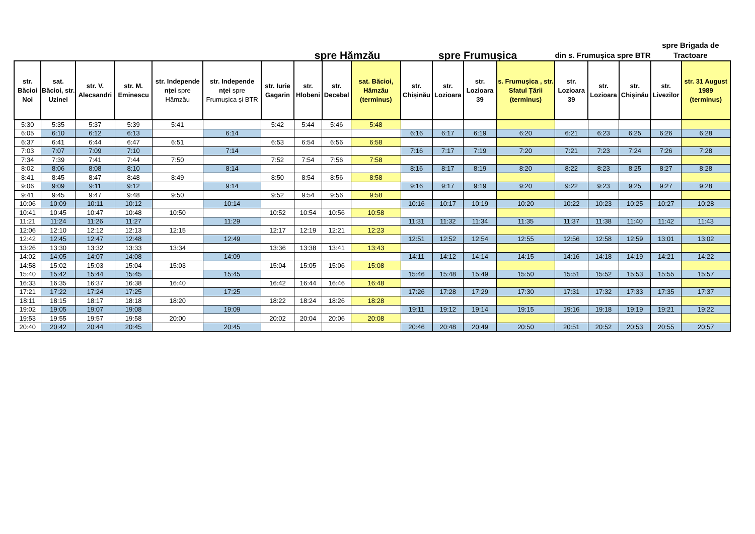| | | | | | | | spre Hămzău | | | spre Frumușica | | | | din s. Frumușica spre BTR | | | spre Brigada de Tractoare | |
| --- | --- | --- | --- | --- | --- | --- | --- | --- | --- | --- | --- | --- | --- | --- | --- | --- | --- | --- |
| str. Băcioi Noi | sat. Băcioi, str. Uzinei | str. V. Alecsandri | str. M. Eminescu | str. Independe nței spre Hămzău | str. Independe nței spre Frumușica și BTR | str. Iurie Gagarin | str. Hlobeni | str. Decebal | sat. Băcioi, Hămzău (terminus) | str. Chișinău | str. Lozioara | str. Lozioara 39 | s. Frumușica , str. Sfatul Țării (terminus) | str. Lozioara 39 | str. Lozioara | str. Chișinău | str. Livezilor | str. 31 August 1989 (terminus) |
| 5:30 | 5:35 | 5:37 | 5:39 | 5:41 | | 5:42 | 5:44 | 5:46 | 5:48 | | | | | | | | | |
| 6:05 | 6:10 | 6:12 | 6:13 | | 6:14 | | | | | 6:16 | 6:17 | 6:19 | 6:20 | 6:21 | 6:23 | 6:25 | 6:26 | 6:28 |
| 6:37 | 6:41 | 6:44 | 6:47 | 6:51 | | 6:53 | 6:54 | 6:56 | 6:58 | | | | | | | | | |
| 7:03 | 7:07 | 7:09 | 7:10 | | 7:14 | | | | | 7:16 | 7:17 | 7:19 | 7:20 | 7:21 | 7:23 | 7:24 | 7:26 | 7:28 |
| 7:34 | 7:39 | 7:41 | 7:44 | 7:50 | | 7:52 | 7:54 | 7:56 | 7:58 | | | | | | | | | |
| 8:02 | 8:06 | 8:08 | 8:10 | | 8:14 | | | | | 8:16 | 8:17 | 8:19 | 8:20 | 8:22 | 8:23 | 8:25 | 8:27 | 8:28 |
| 8:41 | 8:45 | 8:47 | 8:48 | 8:49 | | 8:50 | 8:54 | 8:56 | 8:58 | | | | | | | | | |
| 9:06 | 9:09 | 9:11 | 9:12 | | 9:14 | | | | | 9:16 | 9:17 | 9:19 | 9:20 | 9:22 | 9:23 | 9:25 | 9:27 | 9:28 |
| 9:41 | 9:45 | 9:47 | 9:48 | 9:50 | | 9:52 | 9:54 | 9:56 | 9:58 | | | | | | | | | |
| 10:06 | 10:09 | 10:11 | 10:12 | | 10:14 | | | | | 10:16 | 10:17 | 10:19 | 10:20 | 10:22 | 10:23 | 10:25 | 10:27 | 10:28 |
| 10:41 | 10:45 | 10:47 | 10:48 | 10:50 | | 10:52 | 10:54 | 10:56 | 10:58 | | | | | | | | | |
| 11:21 | 11:24 | 11:26 | 11:27 | | 11:29 | | | | | 11:31 | 11:32 | 11:34 | 11:35 | 11:37 | 11:38 | 11:40 | 11:42 | 11:43 |
| 12:06 | 12:10 | 12:12 | 12:13 | 12:15 | | 12:17 | 12:19 | 12:21 | 12:23 | | | | | | | | | |
| 12:42 | 12:45 | 12:47 | 12:48 | | 12:49 | | | | | 12:51 | 12:52 | 12:54 | 12:55 | 12:56 | 12:58 | 12:59 | 13:01 | 13:02 |
| 13:26 | 13:30 | 13:32 | 13:33 | 13:34 | | 13:36 | 13:38 | 13:41 | 13:43 | | | | | | | | | |
| 14:02 | 14:05 | 14:07 | 14:08 | | 14:09 | | | | | 14:11 | 14:12 | 14:14 | 14:15 | 14:16 | 14:18 | 14:19 | 14:21 | 14:22 |
| 14:58 | 15:02 | 15:03 | 15:04 | 15:03 | | 15:04 | 15:05 | 15:06 | 15:08 | | | | | | | | | |
| 15:40 | 15:42 | 15:44 | 15:45 | | 15:45 | | | | | 15:46 | 15:48 | 15:49 | 15:50 | 15:51 | 15:52 | 15:53 | 15:55 | 15:57 |
| 16:33 | 16:35 | 16:37 | 16:38 | 16:40 | | 16:42 | 16:44 | 16:46 | 16:48 | | | | | | | | | |
| 17:21 | 17:22 | 17:24 | 17:25 | | 17:25 | | | | | 17:26 | 17:28 | 17:29 | 17:30 | 17:31 | 17:32 | 17:33 | 17:35 | 17:37 |
| 18:11 | 18:15 | 18:17 | 18:18 | 18:20 | | 18:22 | 18:24 | 18:26 | 18:28 | | | | | | | | | |
| 19:02 | 19:05 | 19:07 | 19:08 | | 19:09 | | | | | 19:11 | 19:12 | 19:14 | 19:15 | 19:16 | 19:18 | 19:19 | 19:21 | 19:22 |
| 19:53 | 19:55 | 19:57 | 19:58 | 20:00 | | 20:02 | 20:04 | 20:06 | 20:08 | | | | | | | | | |
| 20:40 | 20:42 | 20:44 | 20:45 | | 20:45 | | | | | 20:46 | 20:48 | 20:49 | 20:50 | 20:51 | 20:52 | 20:53 | 20:55 | 20:57 |